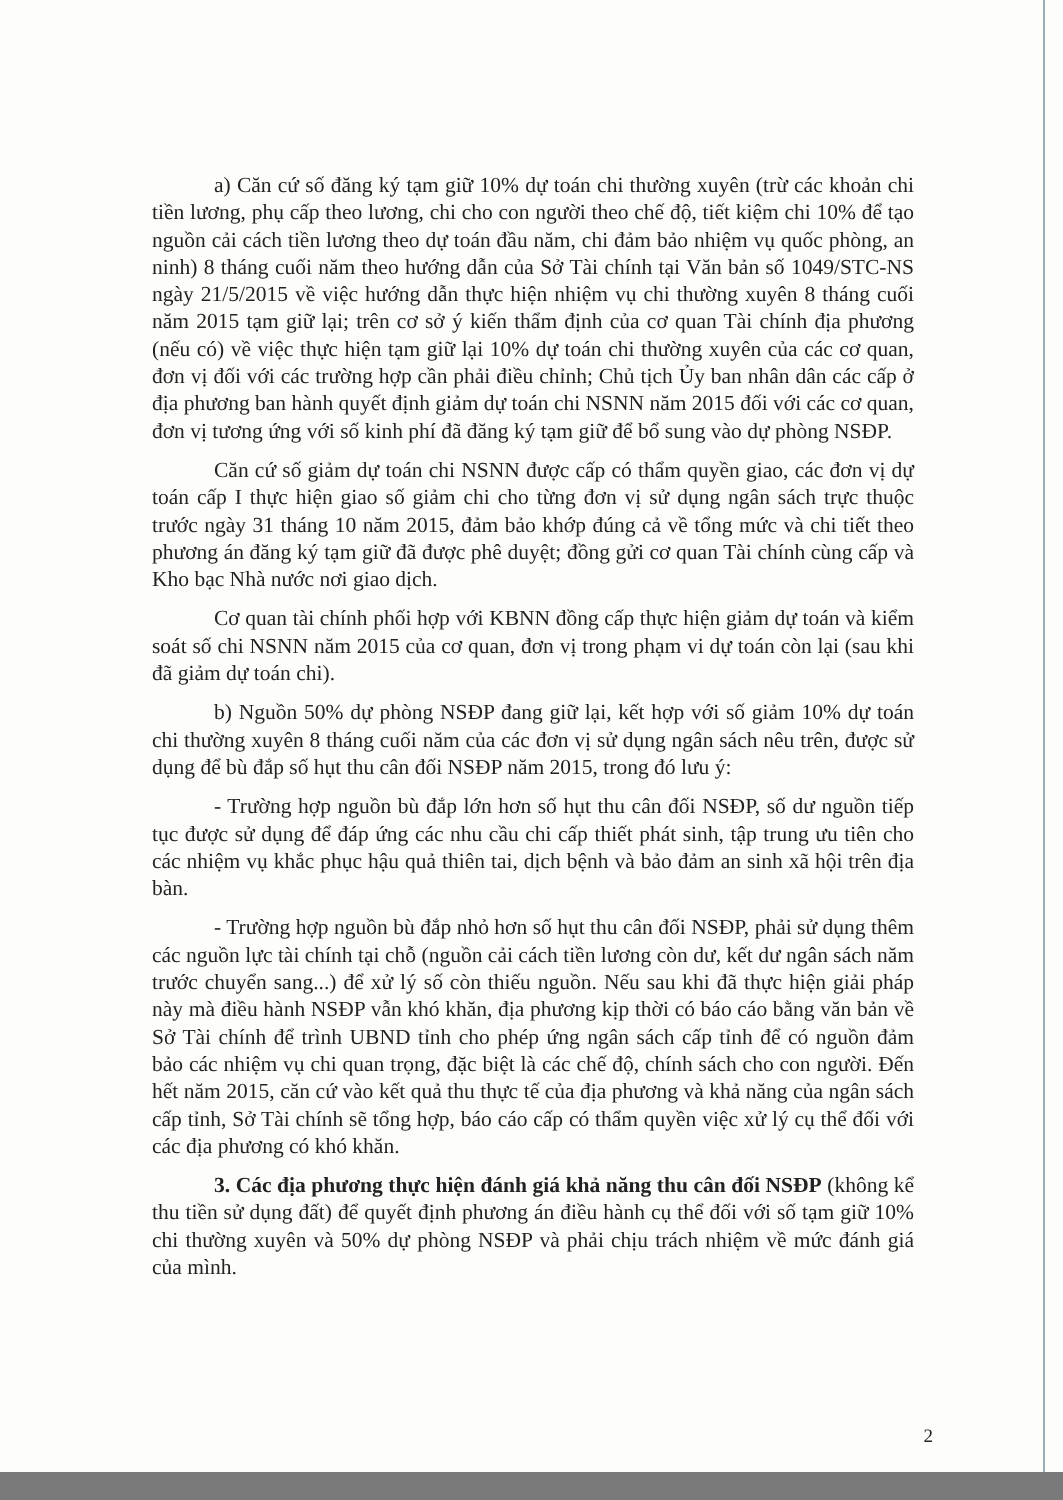a) Căn cứ số đăng ký tạm giữ 10% dự toán chi thường xuyên (trừ các khoản chi tiền lương, phụ cấp theo lương, chi cho con người theo chế độ, tiết kiệm chi 10% để tạo nguồn cải cách tiền lương theo dự toán đầu năm, chi đảm bảo nhiệm vụ quốc phòng, an ninh) 8 tháng cuối năm theo hướng dẫn của Sở Tài chính tại Văn bản số 1049/STC-NS ngày 21/5/2015 về việc hướng dẫn thực hiện nhiệm vụ chi thường xuyên 8 tháng cuối năm 2015 tạm giữ lại; trên cơ sở ý kiến thẩm định của cơ quan Tài chính địa phương (nếu có) về việc thực hiện tạm giữ lại 10% dự toán chi thường xuyên của các cơ quan, đơn vị đối với các trường hợp cần phải điều chỉnh; Chủ tịch Ủy ban nhân dân các cấp ở địa phương ban hành quyết định giảm dự toán chi NSNN năm 2015 đối với các cơ quan, đơn vị tương ứng với số kinh phí đã đăng ký tạm giữ để bổ sung vào dự phòng NSĐP.
Căn cứ số giảm dự toán chi NSNN được cấp có thẩm quyền giao, các đơn vị dự toán cấp I thực hiện giao số giảm chi cho từng đơn vị sử dụng ngân sách trực thuộc trước ngày 31 tháng 10 năm 2015, đảm bảo khớp đúng cả về tổng mức và chi tiết theo phương án đăng ký tạm giữ đã được phê duyệt; đồng gửi cơ quan Tài chính cùng cấp và Kho bạc Nhà nước nơi giao dịch.
Cơ quan tài chính phối hợp với KBNN đồng cấp thực hiện giảm dự toán và kiểm soát số chi NSNN năm 2015 của cơ quan, đơn vị trong phạm vi dự toán còn lại (sau khi đã giảm dự toán chi).
b) Nguồn 50% dự phòng NSĐP đang giữ lại, kết hợp với số giảm 10% dự toán chi thường xuyên 8 tháng cuối năm của các đơn vị sử dụng ngân sách nêu trên, được sử dụng để bù đắp số hụt thu cân đối NSĐP năm 2015, trong đó lưu ý:
- Trường hợp nguồn bù đắp lớn hơn số hụt thu cân đối NSĐP, số dư nguồn tiếp tục được sử dụng để đáp ứng các nhu cầu chi cấp thiết phát sinh, tập trung ưu tiên cho các nhiệm vụ khắc phục hậu quả thiên tai, dịch bệnh và bảo đảm an sinh xã hội trên địa bàn.
- Trường hợp nguồn bù đắp nhỏ hơn số hụt thu cân đối NSĐP, phải sử dụng thêm các nguồn lực tài chính tại chỗ (nguồn cải cách tiền lương còn dư, kết dư ngân sách năm trước chuyển sang...) để xử lý số còn thiếu nguồn. Nếu sau khi đã thực hiện giải pháp này mà điều hành NSĐP vẫn khó khăn, địa phương kịp thời có báo cáo bằng văn bản về Sở Tài chính để trình UBND tỉnh cho phép ứng ngân sách cấp tỉnh để có nguồn đảm bảo các nhiệm vụ chi quan trọng, đặc biệt là các chế độ, chính sách cho con người. Đến hết năm 2015, căn cứ vào kết quả thu thực tế của địa phương và khả năng của ngân sách cấp tỉnh, Sở Tài chính sẽ tổng hợp, báo cáo cấp có thẩm quyền việc xử lý cụ thể đối với các địa phương có khó khăn.
3. Các địa phương thực hiện đánh giá khả năng thu cân đối NSĐP (không kể thu tiền sử dụng đất) để quyết định phương án điều hành cụ thể đối với số tạm giữ 10% chi thường xuyên và 50% dự phòng NSĐP và phải chịu trách nhiệm về mức đánh giá của mình.
2